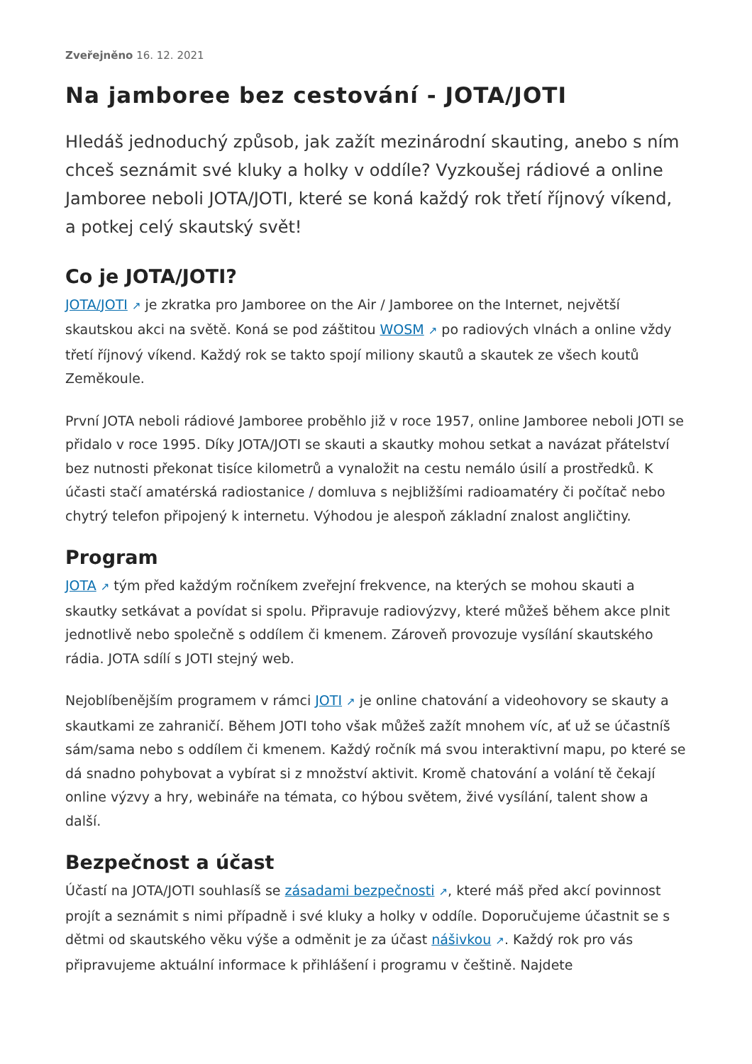Zveřejněno 16. 12. 2021
Na jamboree bez cestování - JOTA/JOTI
Hledáš jednoduchý způsob, jak zažít mezinárodní skauting, anebo s ním chceš seznámit své kluky a holky v oddíle? Vyzkoušej rádiové a online Jamboree neboli JOTA/JOTI, které se koná každý rok třetí říjnový víkend, a potkej celý skautský svět!
Co je JOTA/JOTI?
JOTA/JOTI ↗ je zkratka pro Jamboree on the Air / Jamboree on the Internet, největší skautskou akci na světě. Koná se pod záštitou WOSM ↗ po radiových vlnách a online vždy třetí říjnový víkend. Každý rok se takto spojí miliony skautů a skautek ze všech koutů Zeměkoule.
První JOTA neboli rádiové Jamboree proběhlo již v roce 1957, online Jamboree neboli JOTI se přidalo v roce 1995. Díky JOTA/JOTI se skauti a skautky mohou setkat a navázat přátelství bez nutnosti překonat tisíce kilometrů a vynaložit na cestu nemálo úsilí a prostředků. K účasti stačí amatérská radiostanice / domluva s nejbližšími radioamatéry či počítač nebo chytrý telefon připojený k internetu. Výhodou je alespoň základní znalost angličtiny.
Program
JOTA ↗ tým před každým ročníkem zveřejní frekvence, na kterých se mohou skauti a skautky setkávat a povídat si spolu. Připravuje radiovýzvy, které můžeš během akce plnit jednotlivě nebo společně s oddílem či kmenem. Zároveň provozuje vysílání skautského rádia. JOTA sdílí s JOTI stejný web.
Nejoblíbenějším programem v rámci JOTI ↗ je online chatování a videohovory se skauty a skautkami ze zahraničí. Během JOTI toho však můžeš zažít mnohem víc, ať už se účastníš sám/sama nebo s oddílem či kmenem. Každý ročník má svou interaktivní mapu, po které se dá snadno pohybovat a vybírat si z množství aktivit. Kromě chatování a volání tě čekají online výzvy a hry, webináře na témata, co hýbou světem, živé vysílání, talent show a další.
Bezpečnost a účast
Účastí na JOTA/JOTI souhlasíš se zásadami bezpečnosti ↗, které máš před akcí povinnost projít a seznámit s nimi případně i své kluky a holky v oddíle. Doporučujeme účastnit se s dětmi od skautského věku výše a odměnit je za účast nášivkou ↗. Každý rok pro vás připravujeme aktuální informace k přihlášení i programu v češtině. Najdete